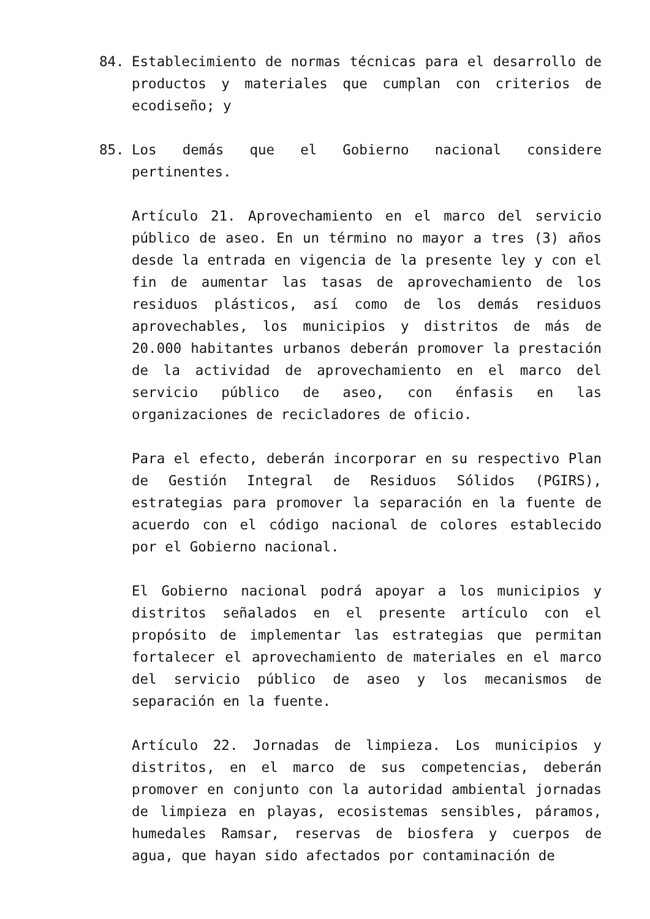84. Establecimiento de normas técnicas para el desarrollo de productos y materiales que cumplan con criterios de ecodiseño; y
85. Los demás que el Gobierno nacional considere pertinentes.
Artículo 21. Aprovechamiento en el marco del servicio público de aseo. En un término no mayor a tres (3) años desde la entrada en vigencia de la presente ley y con el fin de aumentar las tasas de aprovechamiento de los residuos plásticos, así como de los demás residuos aprovechables, los municipios y distritos de más de 20.000 habitantes urbanos deberán promover la prestación de la actividad de aprovechamiento en el marco del servicio público de aseo, con énfasis en las organizaciones de recicladores de oficio.
Para el efecto, deberán incorporar en su respectivo Plan de Gestión Integral de Residuos Sólidos (PGIRS), estrategias para promover la separación en la fuente de acuerdo con el código nacional de colores establecido por el Gobierno nacional.
El Gobierno nacional podrá apoyar a los municipios y distritos señalados en el presente artículo con el propósito de implementar las estrategias que permitan fortalecer el aprovechamiento de materiales en el marco del servicio público de aseo y los mecanismos de separación en la fuente.
Artículo 22. Jornadas de limpieza. Los municipios y distritos, en el marco de sus competencias, deberán promover en conjunto con la autoridad ambiental jornadas de limpieza en playas, ecosistemas sensibles, páramos, humedales Ramsar, reservas de biosfera y cuerpos de agua, que hayan sido afectados por contaminación de